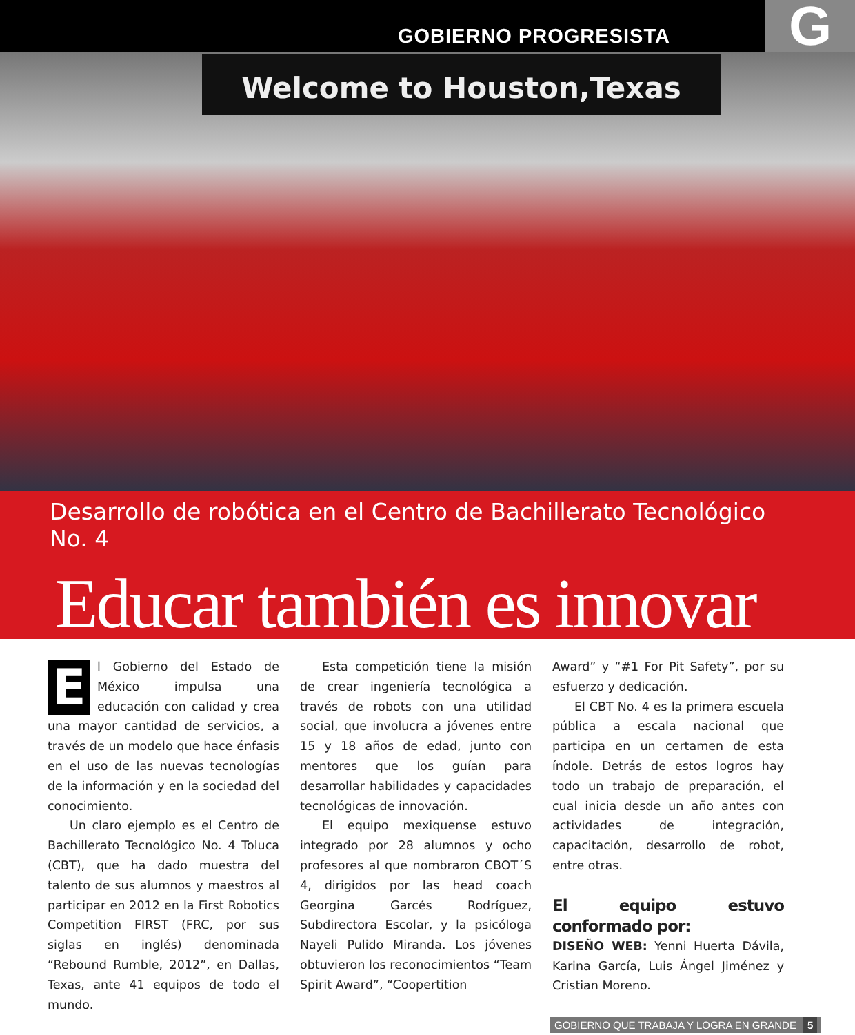GOBIERNO PROGRESISTA G
Welcome to Houston,Texas
Desarrollo de robótica en el Centro de Bachillerato Tecnológico No. 4
Educar también es innovar
El Gobierno del Estado de México impulsa una educación con calidad y crea una mayor cantidad de servicios, a través de un modelo que hace énfasis en el uso de las nuevas tecnologías de la información y en la sociedad del conocimiento.
Un claro ejemplo es el Centro de Bachillerato Tecnológico No. 4 Toluca (CBT), que ha dado muestra del talento de sus alumnos y maestros al participar en 2012 en la First Robotics Competition FIRST (FRC, por sus siglas en inglés) denominada “Rebound Rumble, 2012”, en Dallas, Texas, ante 41 equipos de todo el mundo.
Esta competición tiene la misión de crear ingeniería tecnológica a través de robots con una utilidad social, que involucra a jóvenes entre 15 y 18 años de edad, junto con mentores que los guían para desarrollar habilidades y capacidades tecnológicas de innovación.
El equipo mexiquense estuvo integrado por 28 alumnos y ocho profesores al que nombraron CBOT´S 4, dirigidos por las head coach Georgina Garcés Rodríguez, Subdirectora Escolar, y la psicóloga Nayeli Pulido Miranda. Los jóvenes obtuvieron los reconocimientos “Team Spirit Award”, “Coopertition
Award” y “#1 For Pit Safety”, por su esfuerzo y dedicación.
El CBT No. 4 es la primera escuela pública a escala nacional que participa en un certamen de esta índole. Detrás de estos logros hay todo un trabajo de preparación, el cual inicia desde un año antes con actividades de integración, capacitación, desarrollo de robot, entre otras.
El equipo estuvo conformado por:
DISEÑO WEB: Yenni Huerta Dávila, Karina García, Luis Ángel Jiménez y Cristian Moreno.
GOBIERNO QUE TRABAJA Y LOGRA EN GRANDE 5